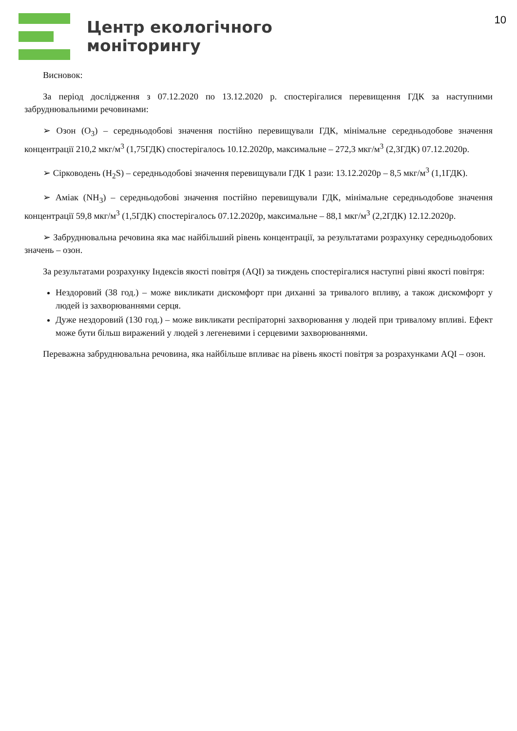Центр екологічного
моніторингу
10
Висновок:
За період дослідження з 07.12.2020 по 13.12.2020 р. спостерігалися перевищення ГДК за наступними забруднювальними речовинами:
➢ Озон (O<sub>3</sub>) – середньодобові значення постійно перевищували ГДК, мінімальне середньодобове значення концентрації 210,2 мкг/м<sup>3</sup> (1,75ГДК) спостерігалось 10.12.2020р, максимальне – 272,3 мкг/м<sup>3</sup> (2,3ГДК) 07.12.2020р.
➢ Сірководень (H<sub>2</sub>S) – середньодобові значення перевищували ГДК 1 рази: 13.12.2020р – 8,5 мкг/м<sup>3</sup> (1,1ГДК).
➢ Аміак (NH<sub>3</sub>) – середньодобові значення постійно перевищували ГДК, мінімальне середньодобове значення концентрації 59,8 мкг/м<sup>3</sup> (1,5ГДК) спостерігалось 07.12.2020р, максимальне – 88,1 мкг/м<sup>3</sup> (2,2ГДК) 12.12.2020р.
➢ Забруднювальна речовина яка має найбільший рівень концентрації, за результатами розрахунку середньодобових значень – озон.
За результатами розрахунку Індексів якості повітря (AQI) за тиждень спостерігалися наступні рівні якості повітря:
Нездоровий (38 год.) – може викликати дискомфорт при диханні за тривалого впливу, а також дискомфорт у людей із захворюваннями серця.
Дуже нездоровий (130 год.) – може викликати респіраторні захворювання у людей при тривалому впливі. Ефект може бути більш виражений у людей з легеневими і серцевими захворюваннями.
Переважна забруднювальна речовина, яка найбільше впливає на рівень якості повітря за розрахунками AQI – озон.